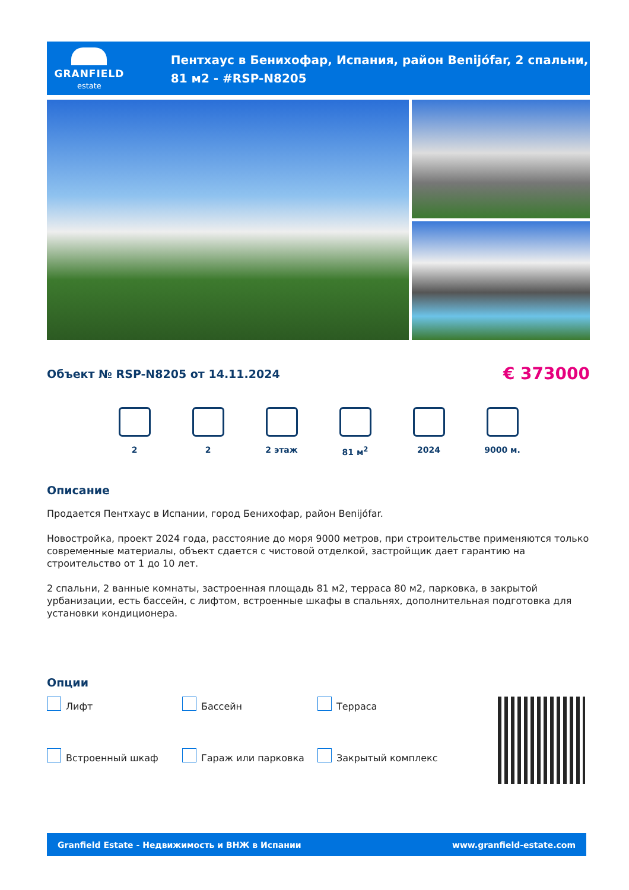GRANFIELD
estate
Пентхаус в Бенихофар, Испания, район Benijófar, 2 спальни, 81 м2 - #RSP-N8205
Объект № RSP-N8205 от 14.11.2024
€ 373000
2 2 2 этаж 81 м<sup>2</sup> 2024 9000 м.
Описание
Продается Пентхаус в Испании, город Бенихофар, район Benijófar.
Новостройка, проект 2024 года, расстояние до моря 9000 метров, при строительстве применяются только современные материалы, объект сдается с чистовой отделкой, застройщик дает гарантию на строительство от 1 до 10 лет.
2 спальни, 2 ванные комнаты, застроенная площадь 81 м2, терраса 80 м2, парковка, в закрытой урбанизации, есть бассейн, с лифтом, встроенные шкафы в спальнях, дополнительная подготовка для установки кондиционера.
Опции
Лифт Бассейн Терраса Встроенный шкаф Гараж или парковка Закрытый комплекс
Granfield Estate - Недвижимость и ВНЖ в Испании www.granfield-estate.com